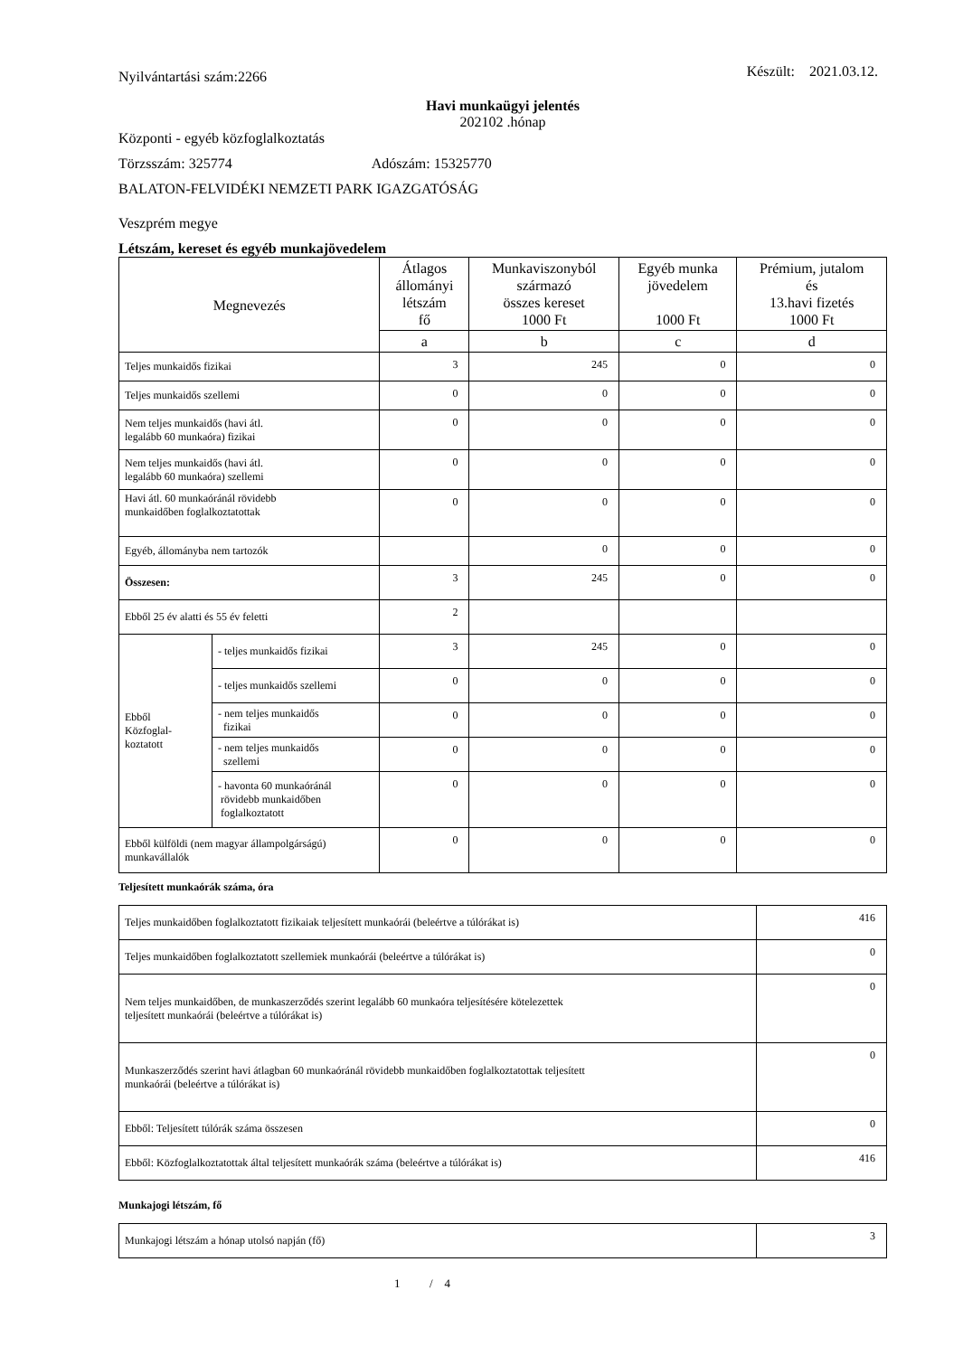Nyilvántartási szám:2266 Készült: 2021.03.12.
Havi munkaügyi jelentés
202102 .hónap
Központi - egyéb közfoglalkoztatás
Törzsszám: 325774 Adószám: 15325770
BALATON-FELVIDÉKI NEMZETI PARK IGAZGATÓSÁG
Veszprém megye
Létszám, kereset és egyéb munkajövedelem
| Megnevezés | | Átlagos állományi létszám fő | Munkaviszonyból származó összes kereset 1000 Ft | Egyéb munka jövedelem 1000 Ft | Prémium, jutalom és 13.havi fizetés 1000 Ft |
| --- | --- | --- | --- | --- | --- |
| | | a | b | c | d |
| Teljes munkaidős fizikai | | 3 | 245 | 0 | 0 |
| Teljes munkaidős szellemi | | 0 | 0 | 0 | 0 |
| Nem teljes munkaidős (havi átl. legalább 60 munkaóra) fizikai | | 0 | 0 | 0 | 0 |
| Nem teljes munkaidős (havi átl. legalább 60 munkaóra) szellemi | | 0 | 0 | 0 | 0 |
| Havi átl. 60 munkaóránál rövidebb munkaidőben foglalkoztatottak | | 0 | 0 | 0 | 0 |
| Egyéb, állományba nem tartozók | | | 0 | 0 | 0 |
| Összesen: | | 3 | 245 | 0 | 0 |
| Ebből 25 év alatti és 55 év feletti | | 2 | | | |
| Ebből Közfoglal- koztatott | - teljes munkaidős fizikai | 3 | 245 | 0 | 0 |
| | - teljes munkaidős szellemi | 0 | 0 | 0 | 0 |
| | - nem teljes munkaidős fizikai | 0 | 0 | 0 | 0 |
| | - nem teljes munkaidős szellemi | 0 | 0 | 0 | 0 |
| | - havonta 60 munkaóránál rövidebb munkaidőben foglalkoztatott | 0 | 0 | 0 | 0 |
| Ebből külföldi (nem magyar állampolgárságú) munkavállalók | | 0 | 0 | 0 | 0 |
Teljesített munkaórák száma, óra
| Teljes munkaidőben foglalkoztatott fizikaiak teljesített munkaórái (beleértve a túlórákat is) | 416 |
| Teljes munkaidőben foglalkoztatott szellemiek munkaórái (beleértve a túlórákat is) | 0 |
| Nem teljes munkaidőben, de munkaszerződés szerint legalább 60 munkaóra teljesítésére kötelezettek teljesített munkaórái (beleértve a túlórákat is) | 0 |
| Munkaszerződés szerint havi átlagban 60 munkaóránál rövidebb munkaidőben foglalkoztatottak teljesített munkaórái (beleértve a túlórákat is) | 0 |
| Ebből: Teljesített túlórák száma összesen | 0 |
| Ebből: Közfoglalkoztatottak által teljesített munkaórák száma (beleértve a túlórákat is) | 416 |
Munkajogi létszám, fő
| Munkajogi létszám a hónap utolsó napján (fő) | 3 |
1 / 4